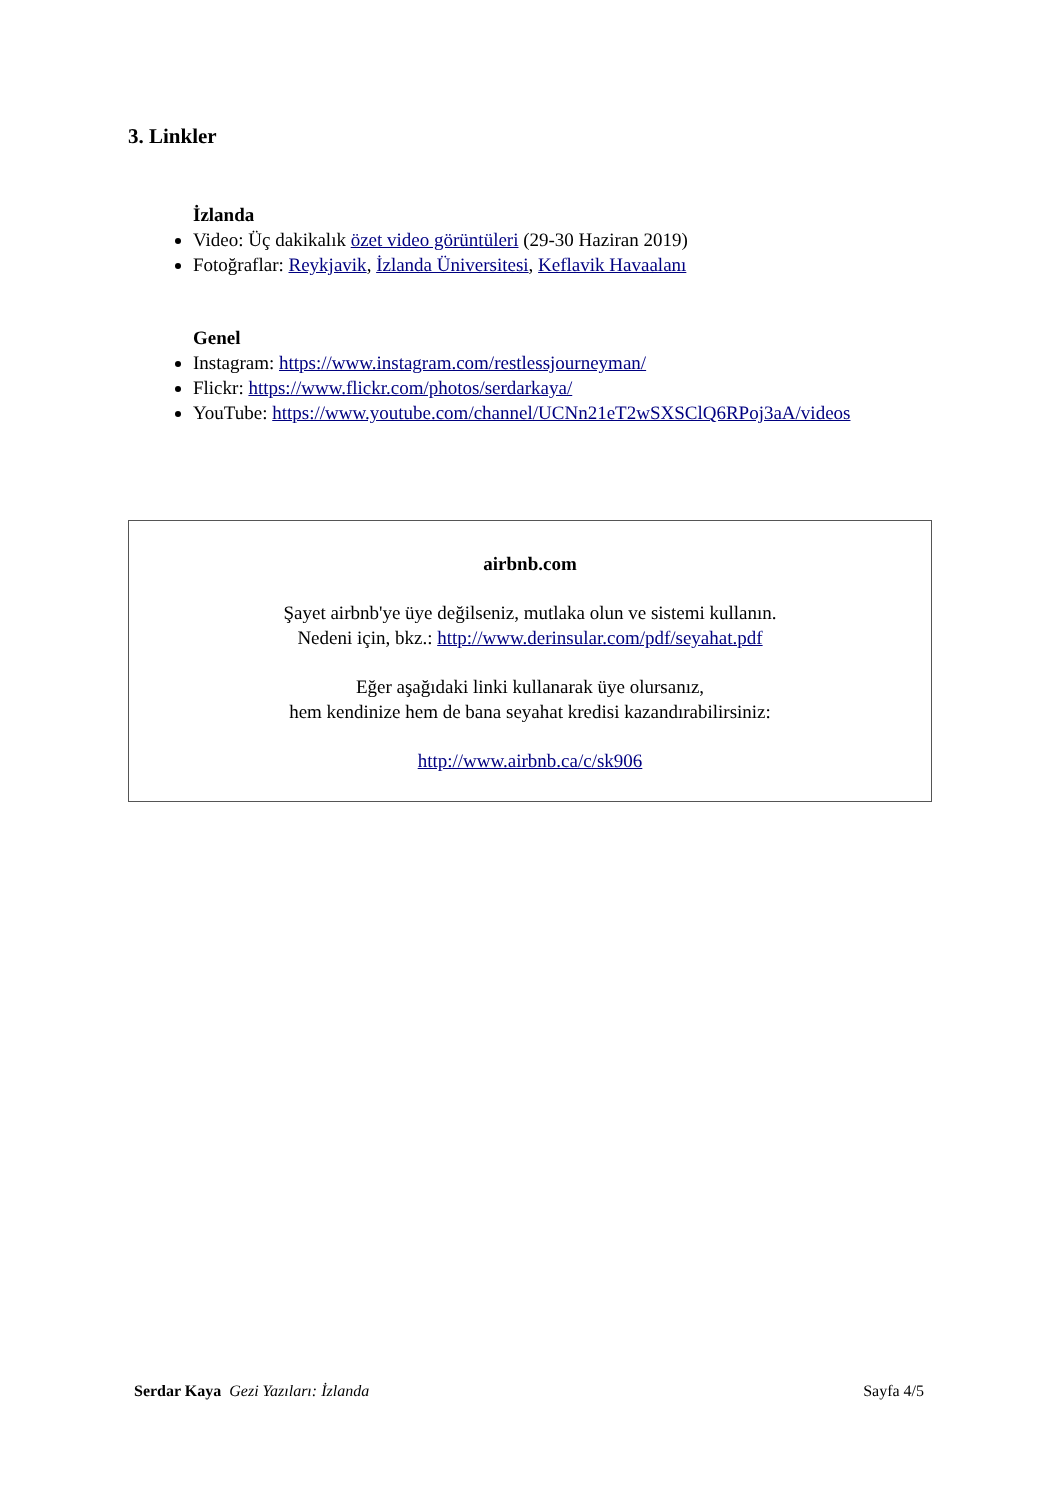3. Linkler
İzlanda
Video: Üç dakikalık özet video görüntüleri (29-30 Haziran 2019)
Fotoğraflar: Reykjavik, İzlanda Üniversitesi, Keflavik Havaalanı
Genel
Instagram: https://www.instagram.com/restlessjourneyman/
Flickr: https://www.flickr.com/photos/serdarkaya/
YouTube: https://www.youtube.com/channel/UCNn21eT2wSXSClQ6RPoj3aA/videos
airbnb.com
Şayet airbnb'ye üye değilseniz, mutlaka olun ve sistemi kullanın.
Nedeni için, bkz.: http://www.derinsular.com/pdf/seyahat.pdf
Eğer aşağıdaki linki kullanarak üye olursanız,
hem kendinize hem de bana seyahat kredisi kazandırabilirsiniz:
http://www.airbnb.ca/c/sk906
Serdar Kaya Gezi Yazıları: İzlanda Sayfa 4/5